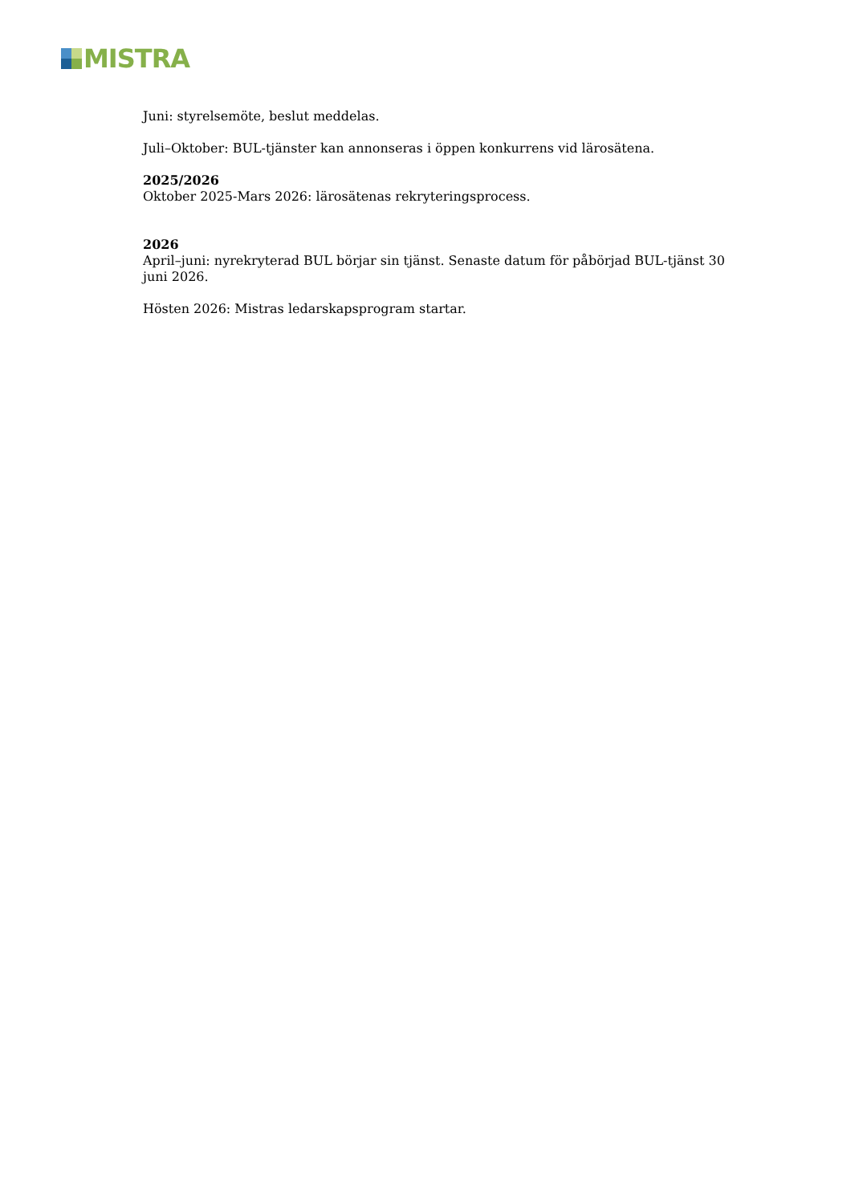MISTRA
Juni: styrelsemöte, beslut meddelas.
Juli–Oktober: BUL-tjänster kan annonseras i öppen konkurrens vid lärosätena.
2025/2026
Oktober 2025-Mars 2026: lärosätenas rekryteringsprocess.
2026
April–juni: nyrekryterad BUL börjar sin tjänst. Senaste datum för påbörjad BUL-tjänst 30 juni 2026.
Hösten 2026: Mistras ledarskapsprogram startar.